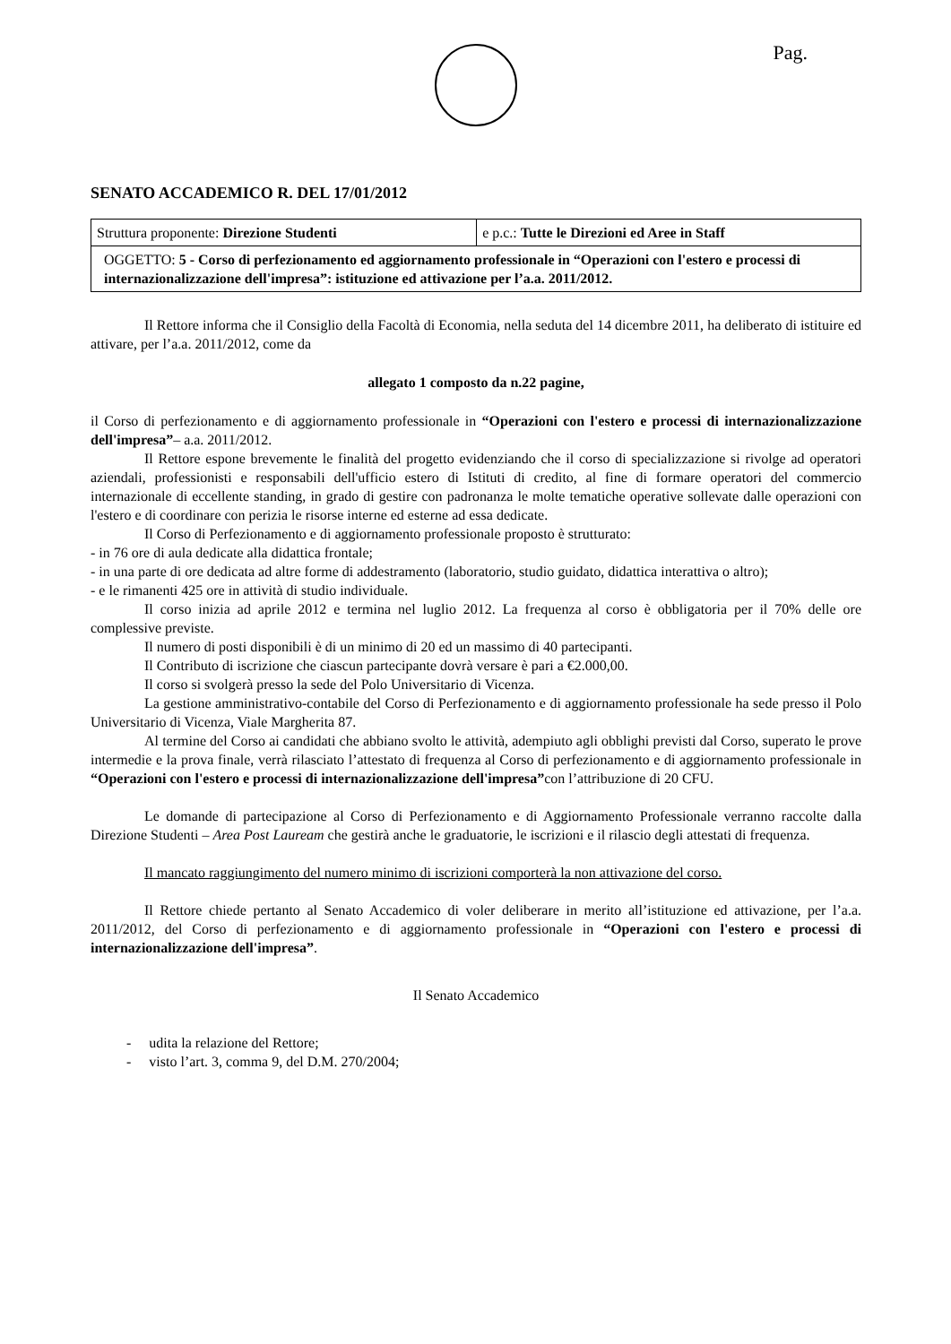Pag.
SENATO ACCADEMICO R. DEL 17/01/2012
| Struttura proponente: Direzione Studenti | e p.c.: Tutte le Direzioni ed Aree in Staff |
| OGGETTO: 5 - Corso di perfezionamento ed aggiornamento professionale in “Operazioni con l'estero e processi di internazionalizzazione dell'impresa”: istituzione ed attivazione per l’a.a. 2011/2012. | |
Il Rettore informa che il Consiglio della Facoltà di Economia, nella seduta del 14 dicembre 2011, ha deliberato di istituire ed attivare, per l’a.a. 2011/2012, come da
allegato 1 composto da n.22 pagine,
il Corso di perfezionamento e di aggiornamento professionale in “Operazioni con l'estero e processi di internazionalizzazione dell'impresa”– a.a. 2011/2012.
Il Rettore espone brevemente le finalità del progetto evidenziando che il corso di specializzazione si rivolge ad operatori aziendali, professionisti e responsabili dell'ufficio estero di Istituti di credito, al fine di formare operatori del commercio internazionale di eccellente standing, in grado di gestire con padronanza le molte tematiche operative sollevate dalle operazioni con l'estero e di coordinare con perizia le risorse interne ed esterne ad essa dedicate.
Il Corso di Perfezionamento e di aggiornamento professionale proposto è strutturato:
- in 76 ore di aula dedicate alla didattica frontale;
- in una parte di ore dedicata ad altre forme di addestramento (laboratorio, studio guidato, didattica interattiva o altro);
- e le rimanenti 425 ore in attività di studio individuale.
Il corso inizia ad aprile 2012 e termina nel luglio 2012. La frequenza al corso è obbligatoria per il 70% delle ore complessive previste.
Il numero di posti disponibili è di un minimo di 20 ed un massimo di 40 partecipanti.
Il Contributo di iscrizione che ciascun partecipante dovrà versare è pari a €2.000,00.
Il corso si svolgerà presso la sede del Polo Universitario di Vicenza.
La gestione amministrativo-contabile del Corso di Perfezionamento e di aggiornamento professionale ha sede presso il Polo Universitario di Vicenza, Viale Margherita 87.
Al termine del Corso ai candidati che abbiano svolto le attività, adempiuto agli obblighi previsti dal Corso, superato le prove intermedie e la prova finale, verrà rilasciato l’attestato di frequenza al Corso di perfezionamento e di aggiornamento professionale in “Operazioni con l'estero e processi di internazionalizzazione dell'impresa”con l’attribuzione di 20 CFU.
Le domande di partecipazione al Corso di Perfezionamento e di Aggiornamento Professionale verranno raccolte dalla Direzione Studenti – Area Post Lauream che gestirà anche le graduatorie, le iscrizioni e il rilascio degli attestati di frequenza.
Il mancato raggiungimento del numero minimo di iscrizioni comporterà la non attivazione del corso.
Il Rettore chiede pertanto al Senato Accademico di voler deliberare in merito all’istituzione ed attivazione, per l’a.a. 2011/2012, del Corso di perfezionamento e di aggiornamento professionale in “Operazioni con l'estero e processi di internazionalizzazione dell'impresa”.
Il Senato Accademico
- udita la relazione del Rettore;
- visto l’art. 3, comma 9, del D.M. 270/2004;